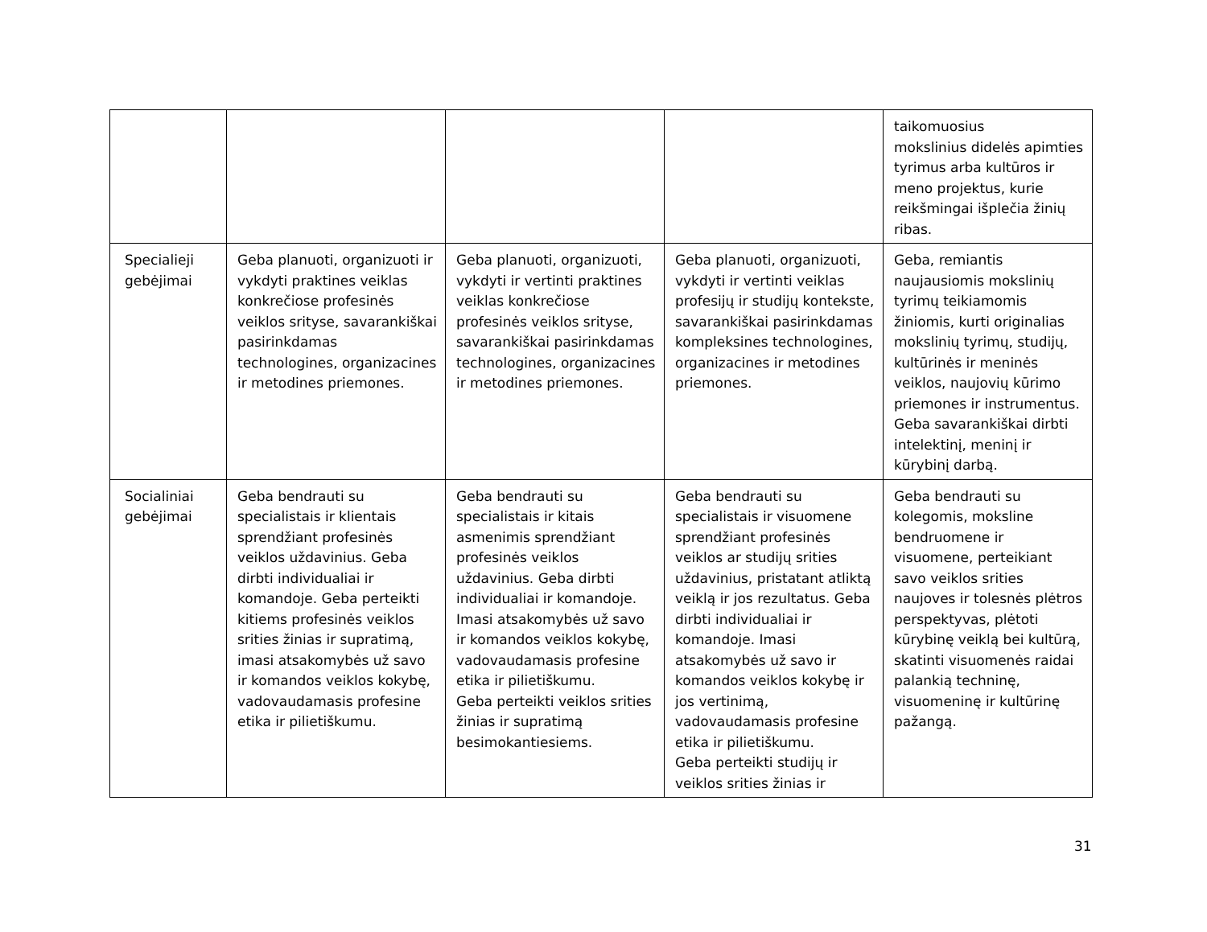| | | | | taikomuosius mokslinius didelės apimties tyrimus arba kultūros ir meno projektus, kurie reikšmingai išplečia žinių ribas. |
| Specialieji gebėjimai | Geba planuoti, organizuoti ir vykdyti praktines veiklas konkrečiose profesinės veiklos srityse, savarankiškai pasirinkdamas technologines, organizacines ir metodines priemones. | Geba planuoti, organizuoti, vykdyti ir vertinti praktines veiklas konkrečiose profesinės veiklos srityse, savarankiškai pasirinkdamas technologines, organizacines ir metodines priemones. | Geba planuoti, organizuoti, vykdyti ir vertinti veiklas profesijų ir studijų kontekste, savarankiškai pasirinkdamas kompleksines technologines, organizacines ir metodines priemones. | Geba, remiantis naujausiomis mokslinių tyrimų teikiamomis žiniomis, kurti originalias mokslinių tyrimų, studijų, kultūrinės ir meninės veiklos, naujovių kūrimo priemones ir instrumentus. Geba savarankiškai dirbti intelektinį, meninį ir kūrybinį darbą. |
| Socialiniai gebėjimai | Geba bendrauti su specialistais ir klientais sprendžiant profesinės veiklos uždavinius. Geba dirbti individualiai ir komandoje. Geba perteikti kitiems profesinės veiklos srities žinias ir supratimą, imasi atsakomybės už savo ir komandos veiklos kokybę, vadovaudamasis profesine etika ir pilietiškumu. | Geba bendrauti su specialistais ir kitais asmenimis sprendžiant profesinės veiklos uždavinius. Geba dirbti individualiai ir komandoje. Imasi atsakomybės už savo ir komandos veiklos kokybę, vadovaudamasis profesine etika ir pilietiškumu. Geba perteikti veiklos srities žinias ir supratimą besimokantiesiems. | Geba bendrauti su specialistais ir visuomene sprendžiant profesinės veiklos ar studijų srities uždavinius, pristatant atliktą veiklą ir jos rezultatus. Geba dirbti individualiai ir komandoje. Imasi atsakomybės už savo ir komandos veiklos kokybę ir jos vertinimą, vadovaudamasis profesine etika ir pilietiškumu. Geba perteikti studijų ir veiklos srities žinias ir | Geba bendrauti su kolegomis, moksline bendruomene ir visuomene, perteikiant savo veiklos srities naujoves ir tolesnės plėtros perspektyvas, plėtoti kūrybinę veiklą bei kultūrą, skatinti visuomenės raidai palankią techninę, visuomeninę ir kultūrinę pažangą. |
31